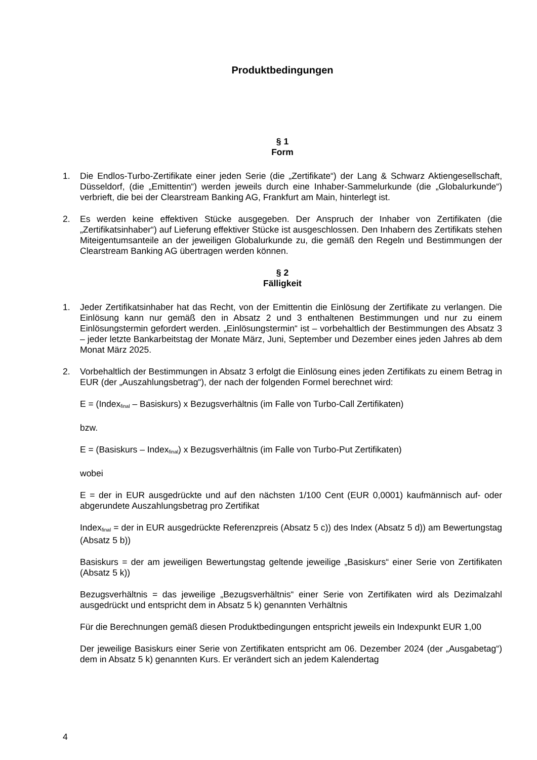Produktbedingungen
§ 1
Form
1. Die Endlos-Turbo-Zertifikate einer jeden Serie (die „Zertifikate“) der Lang & Schwarz Aktiengesellschaft, Düsseldorf, (die „Emittentin“) werden jeweils durch eine Inhaber-Sammelurkunde (die „Globalurkunde“) verbrieft, die bei der Clearstream Banking AG, Frankfurt am Main, hinterlegt ist.
2. Es werden keine effektiven Stücke ausgegeben. Der Anspruch der Inhaber von Zertifikaten (die „Zertifikatsinhaber“) auf Lieferung effektiver Stücke ist ausgeschlossen. Den Inhabern des Zertifikats stehen Miteigentumsanteile an der jeweiligen Globalurkunde zu, die gemäß den Regeln und Bestimmungen der Clearstream Banking AG übertragen werden können.
§ 2
Fälligkeit
1. Jeder Zertifikatsinhaber hat das Recht, von der Emittentin die Einlösung der Zertifikate zu verlangen. Die Einlösung kann nur gemäß den in Absatz 2 und 3 enthaltenen Bestimmungen und nur zu einem Einlösungstermin gefordert werden. „Einlösungstermin“ ist – vorbehaltlich der Bestimmungen des Absatz 3 – jeder letzte Bankarbeitstag der Monate März, Juni, September und Dezember eines jeden Jahres ab dem Monat März 2025.
2. Vorbehaltlich der Bestimmungen in Absatz 3 erfolgt die Einlösung eines jeden Zertifikats zu einem Betrag in EUR (der „Auszahlungsbetrag“), der nach der folgenden Formel berechnet wird:
E = (Index<sub>final</sub> – Basiskurs) x Bezugsverhältnis (im Falle von Turbo-Call Zertifikaten)
bzw.
E = (Basiskurs – Index<sub>final</sub>) x Bezugsverhältnis (im Falle von Turbo-Put Zertifikaten)
wobei
E = der in EUR ausgedrückte und auf den nächsten 1/100 Cent (EUR 0,0001) kaufmännisch auf- oder abgerundete Auszahlungsbetrag pro Zertifikat
Index<sub>final</sub> = der in EUR ausgedrückte Referenzpreis (Absatz 5 c)) des Index (Absatz 5 d)) am Bewertungstag (Absatz 5 b))
Basiskurs = der am jeweiligen Bewertungstag geltende jeweilige „Basiskurs“ einer Serie von Zertifikaten (Absatz 5 k))
Bezugsverhältnis = das jeweilige „Bezugsverhältnis“ einer Serie von Zertifikaten wird als Dezimalzahl ausgedrückt und entspricht dem in Absatz 5 k) genannten Verhältnis
Für die Berechnungen gemäß diesen Produktbedingungen entspricht jeweils ein Indexpunkt EUR 1,00
Der jeweilige Basiskurs einer Serie von Zertifikaten entspricht am 06. Dezember 2024 (der „Ausgabetag“) dem in Absatz 5 k) genannten Kurs. Er verändert sich an jedem Kalendertag
4